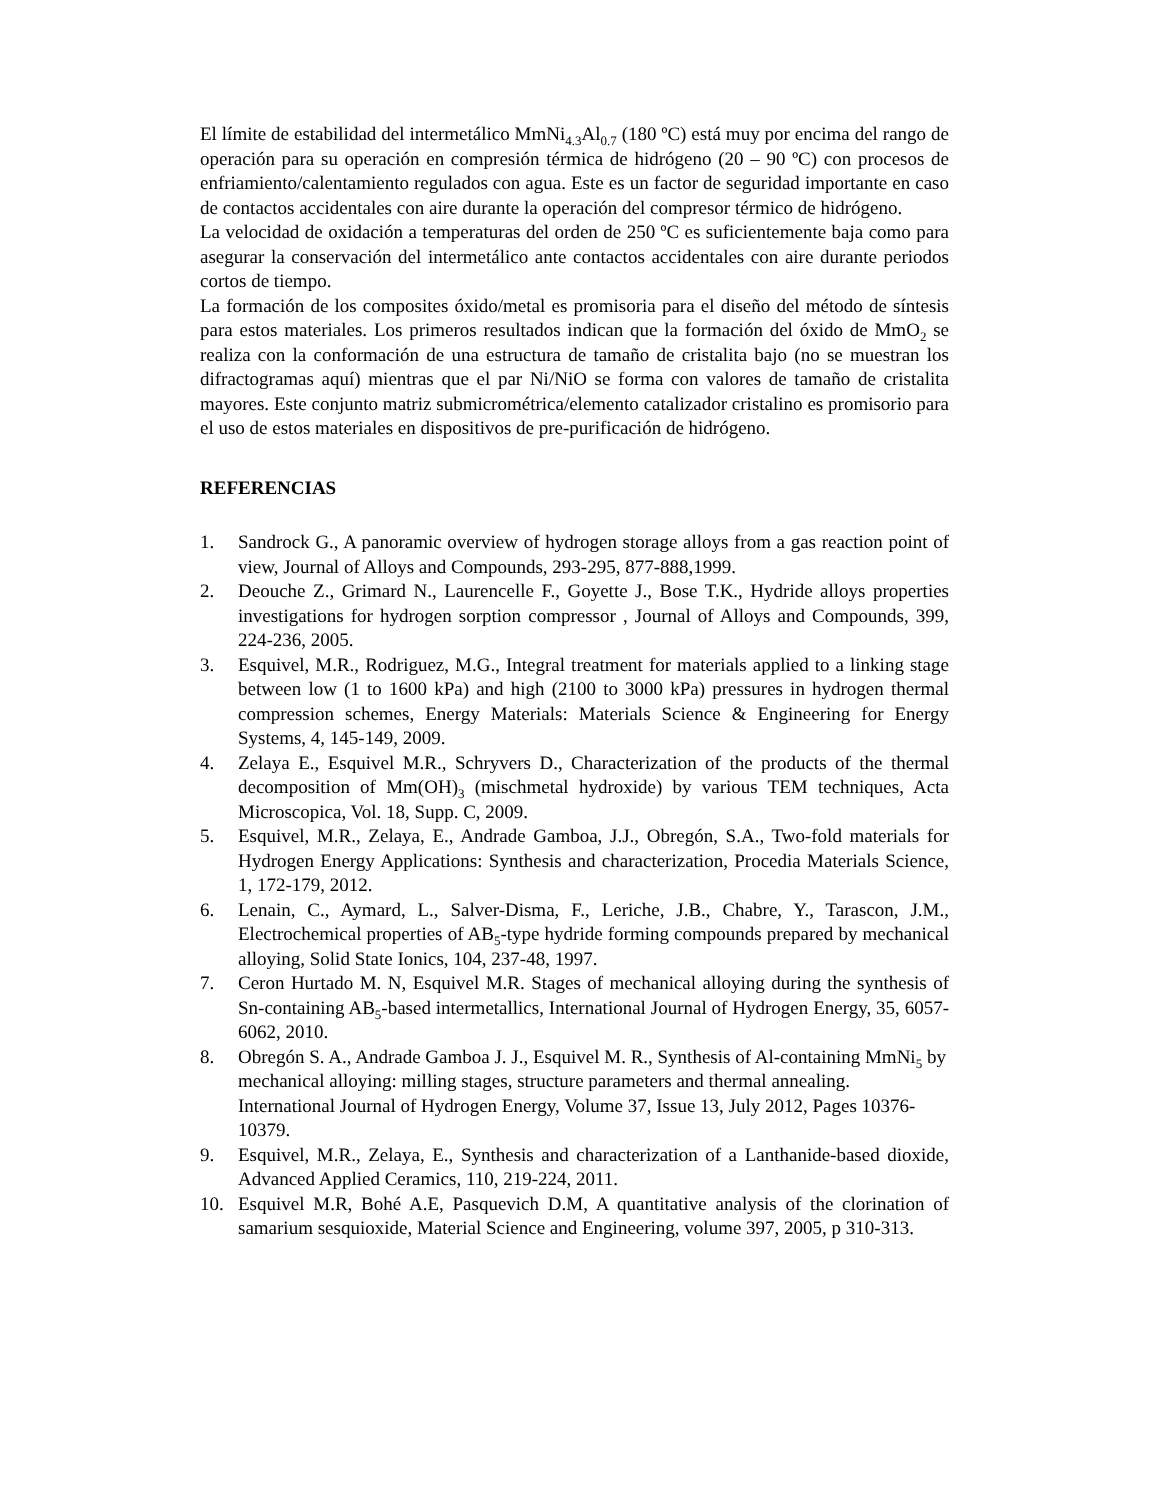El límite de estabilidad del intermetálico MmNi<sub>4.3</sub>Al<sub>0.7</sub> (180 ºC) está muy por encima del rango de operación para su operación en compresión térmica de hidrógeno (20 – 90 ºC) con procesos de enfriamiento/calentamiento regulados con agua. Este es un factor de seguridad importante en caso de contactos accidentales con aire durante la operación del compresor térmico de hidrógeno.
La velocidad de oxidación a temperaturas del orden de 250 ºC es suficientemente baja como para asegurar la conservación del intermetálico ante contactos accidentales con aire durante periodos cortos de tiempo.
La formación de los composites óxido/metal es promisoria para el diseño del método de síntesis para estos materiales. Los primeros resultados indican que la formación del óxido de MmO<sub>2</sub> se realiza con la conformación de una estructura de tamaño de cristalita bajo (no se muestran los difractogramas aquí) mientras que el par Ni/NiO se forma con valores de tamaño de cristalita mayores. Este conjunto matriz submicrométrica/elemento catalizador cristalino es promisorio para el uso de estos materiales en dispositivos de pre-purificación de hidrógeno.
REFERENCIAS
1. Sandrock G., A panoramic overview of hydrogen storage alloys from a gas reaction point of view, Journal of Alloys and Compounds, 293-295, 877-888,1999.
2. Deouche Z., Grimard N., Laurencelle F., Goyette J., Bose T.K., Hydride alloys properties investigations for hydrogen sorption compressor , Journal of Alloys and Compounds, 399, 224-236, 2005.
3. Esquivel, M.R., Rodriguez, M.G., Integral treatment for materials applied to a linking stage between low (1 to 1600 kPa) and high (2100 to 3000 kPa) pressures in hydrogen thermal compression schemes, Energy Materials: Materials Science & Engineering for Energy Systems, 4, 145-149, 2009.
4. Zelaya E., Esquivel M.R., Schryvers D., Characterization of the products of the thermal decomposition of Mm(OH)<sub>3</sub> (mischmetal hydroxide) by various TEM techniques, Acta Microscopica, Vol. 18, Supp. C, 2009.
5. Esquivel, M.R., Zelaya, E., Andrade Gamboa, J.J., Obregón, S.A., Two-fold materials for Hydrogen Energy Applications: Synthesis and characterization, Procedia Materials Science, 1, 172-179, 2012.
6. Lenain, C., Aymard, L., Salver-Disma, F., Leriche, J.B., Chabre, Y., Tarascon, J.M., Electrochemical properties of AB<sub>5</sub>-type hydride forming compounds prepared by mechanical alloying, Solid State Ionics, 104, 237-48, 1997.
7. Ceron Hurtado M. N, Esquivel M.R. Stages of mechanical alloying during the synthesis of Sn-containing AB<sub>5</sub>-based intermetallics, International Journal of Hydrogen Energy, 35, 6057-6062, 2010.
8. Obregón S. A., Andrade Gamboa J. J., Esquivel M. R., Synthesis of Al-containing MmNi<sub>5</sub> by mechanical alloying: milling stages, structure parameters and thermal annealing. International Journal of Hydrogen Energy, Volume 37, Issue 13, July 2012, Pages 10376-10379.
9. Esquivel, M.R., Zelaya, E., Synthesis and characterization of a Lanthanide-based dioxide, Advanced Applied Ceramics, 110, 219-224, 2011.
10. Esquivel M.R, Bohé A.E, Pasquevich D.M, A quantitative analysis of the clorination of samarium sesquioxide, Material Science and Engineering, volume 397, 2005, p 310-313.